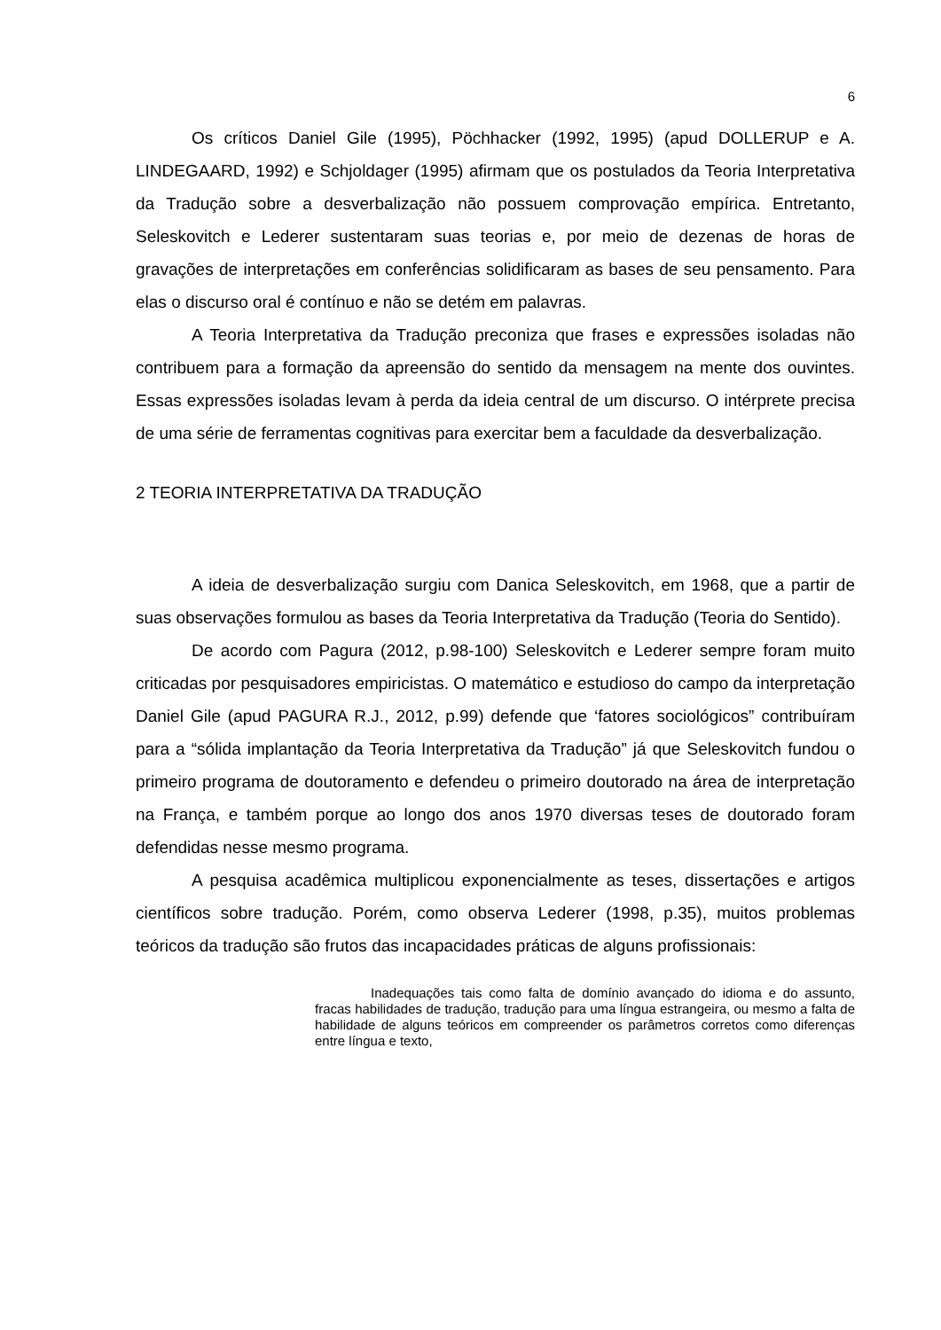6
Os críticos Daniel Gile (1995), Pöchhacker (1992, 1995) (apud DOLLERUP e A. LINDEGAARD, 1992) e Schjoldager (1995) afirmam que os postulados da Teoria Interpretativa da Tradução sobre a desverbalização não possuem comprovação empírica. Entretanto, Seleskovitch e Lederer sustentaram suas teorias e, por meio de dezenas de horas de gravações de interpretações em conferências solidificaram as bases de seu pensamento. Para elas o discurso oral é contínuo e não se detém em palavras.
A Teoria Interpretativa da Tradução preconiza que frases e expressões isoladas não contribuem para a formação da apreensão do sentido da mensagem na mente dos ouvintes. Essas expressões isoladas levam à perda da ideia central de um discurso. O intérprete precisa de uma série de ferramentas cognitivas para exercitar bem a faculdade da desverbalização.
2 TEORIA INTERPRETATIVA DA TRADUÇÃO
A ideia de desverbalização surgiu com Danica Seleskovitch, em 1968, que a partir de suas observações formulou as bases da Teoria Interpretativa da Tradução (Teoria do Sentido).
De acordo com Pagura (2012, p.98-100) Seleskovitch e Lederer sempre foram muito criticadas por pesquisadores empiricistas. O matemático e estudioso do campo da interpretação Daniel Gile (apud PAGURA R.J., 2012, p.99) defende que ‘fatores sociológicos” contribuíram para a “sólida implantação da Teoria Interpretativa da Tradução” já que Seleskovitch fundou o primeiro programa de doutoramento e defendeu o primeiro doutorado na área de interpretação na França, e também porque ao longo dos anos 1970 diversas teses de doutorado foram defendidas nesse mesmo programa.
A pesquisa acadêmica multiplicou exponencialmente as teses, dissertações e artigos científicos sobre tradução. Porém, como observa Lederer (1998, p.35), muitos problemas teóricos da tradução são frutos das incapacidades práticas de alguns profissionais:
Inadequações tais como falta de domínio avançado do idioma e do assunto, fracas habilidades de tradução, tradução para uma língua estrangeira, ou mesmo a falta de habilidade de alguns teóricos em compreender os parâmetros corretos como diferenças entre língua e texto,